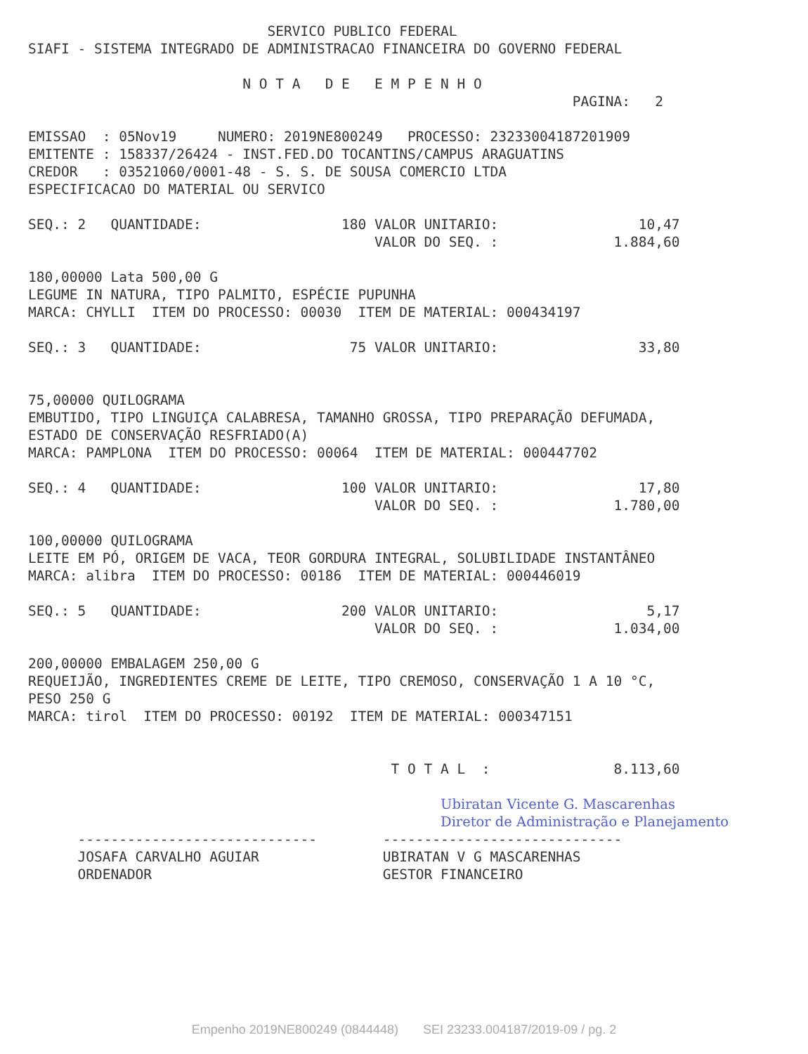SERVICO PUBLICO FEDERAL
SIAFI - SISTEMA INTEGRADO DE ADMINISTRACAO FINANCEIRA DO GOVERNO FEDERAL

                          N O T A   D E   E M P E N H O
                                                                  PAGINA:   2

EMISSAO  : 05Nov19     NUMERO: 2019NE800249   PROCESSO: 23233004187201909
EMITENTE : 158337/26424 - INST.FED.DO TOCANTINS/CAMPUS ARAGUATINS
CREDOR   : 03521060/0001-48 - S. S. DE SOUSA COMERCIO LTDA
ESPECIFICACAO DO MATERIAL OU SERVICO

SEQ.: 2   QUANTIDADE:                 180 VALOR UNITARIO:                 10,47
                                          VALOR DO SEQ. :              1.884,60

180,00000 Lata 500,00 G
LEGUME IN NATURA, TIPO PALMITO, ESPÉCIE PUPUNHA
MARCA: CHYLLI  ITEM DO PROCESSO: 00030  ITEM DE MATERIAL: 000434197

SEQ.: 3   QUANTIDADE:                  75 VALOR UNITARIO:                 33,80


75,00000 QUILOGRAMA
EMBUTIDO, TIPO LINGUIÇA CALABRESA, TAMANHO GROSSA, TIPO PREPARAÇÃO DEFUMADA,
ESTADO DE CONSERVAÇÃO RESFRIADO(A)
MARCA: PAMPLONA  ITEM DO PROCESSO: 00064  ITEM DE MATERIAL: 000447702

SEQ.: 4   QUANTIDADE:                 100 VALOR UNITARIO:                 17,80
                                          VALOR DO SEQ. :              1.780,00

100,00000 QUILOGRAMA
LEITE EM PÓ, ORIGEM DE VACA, TEOR GORDURA INTEGRAL, SOLUBILIDADE INSTANTÂNEO
MARCA: alibra  ITEM DO PROCESSO: 00186  ITEM DE MATERIAL: 000446019

SEQ.: 5   QUANTIDADE:                 200 VALOR UNITARIO:                  5,17
                                          VALOR DO SEQ. :              1.034,00

200,00000 EMBALAGEM 250,00 G
REQUEIJÃO, INGREDIENTES CREME DE LEITE, TIPO CREMOSO, CONSERVAÇÃO 1 A 10 °C,
PESO 250 G
MARCA: tirol  ITEM DO PROCESSO: 00192  ITEM DE MATERIAL: 000347151


                                            T O T A L  :               8.113,60

                                                  Ubiratan Vicente G. Mascarenhas
                                                  Diretor de Administração e Planejamento
      -----------------------------        -----------------------------
      JOSAFA CARVALHO AGUIAR               UBIRATAN V G MASCARENHAS
      ORDENADOR                            GESTOR FINANCEIRO
Empenho 2019NE800249 (0844448) SEI 23233.004187/2019-09 / pg. 2